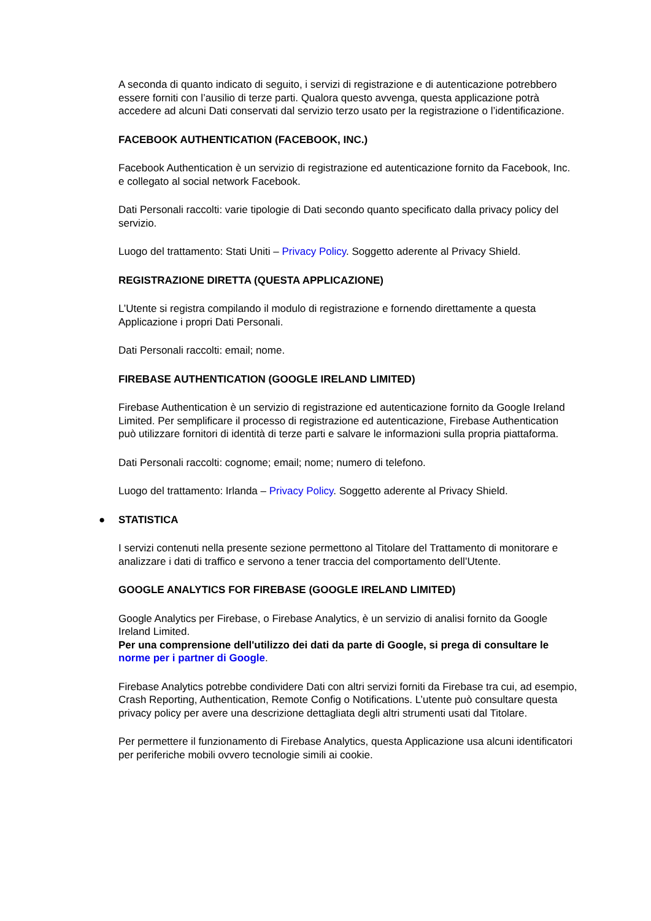A seconda di quanto indicato di seguito, i servizi di registrazione e di autenticazione potrebbero essere forniti con l’ausilio di terze parti. Qualora questo avvenga, questa applicazione potrà accedere ad alcuni Dati conservati dal servizio terzo usato per la registrazione o l’identificazione.
FACEBOOK AUTHENTICATION (FACEBOOK, INC.)
Facebook Authentication è un servizio di registrazione ed autenticazione fornito da Facebook, Inc. e collegato al social network Facebook.
Dati Personali raccolti: varie tipologie di Dati secondo quanto specificato dalla privacy policy del servizio.
Luogo del trattamento: Stati Uniti – Privacy Policy. Soggetto aderente al Privacy Shield.
REGISTRAZIONE DIRETTA (QUESTA APPLICAZIONE)
L’Utente si registra compilando il modulo di registrazione e fornendo direttamente a questa Applicazione i propri Dati Personali.
Dati Personali raccolti: email; nome.
FIREBASE AUTHENTICATION (GOOGLE IRELAND LIMITED)
Firebase Authentication è un servizio di registrazione ed autenticazione fornito da Google Ireland Limited. Per semplificare il processo di registrazione ed autenticazione, Firebase Authentication può utilizzare fornitori di identità di terze parti e salvare le informazioni sulla propria piattaforma.
Dati Personali raccolti: cognome; email; nome; numero di telefono.
Luogo del trattamento: Irlanda – Privacy Policy. Soggetto aderente al Privacy Shield.
● STATISTICA
I servizi contenuti nella presente sezione permettono al Titolare del Trattamento di monitorare e analizzare i dati di traffico e servono a tener traccia del comportamento dell’Utente.
GOOGLE ANALYTICS FOR FIREBASE (GOOGLE IRELAND LIMITED)
Google Analytics per Firebase, o Firebase Analytics, è un servizio di analisi fornito da Google Ireland Limited.
Per una comprensione dell'utilizzo dei dati da parte di Google, si prega di consultare le norme per i partner di Google.
Firebase Analytics potrebbe condividere Dati con altri servizi forniti da Firebase tra cui, ad esempio, Crash Reporting, Authentication, Remote Config o Notifications. L’utente può consultare questa privacy policy per avere una descrizione dettagliata degli altri strumenti usati dal Titolare.
Per permettere il funzionamento di Firebase Analytics, questa Applicazione usa alcuni identificatori per periferiche mobili ovvero tecnologie simili ai cookie.